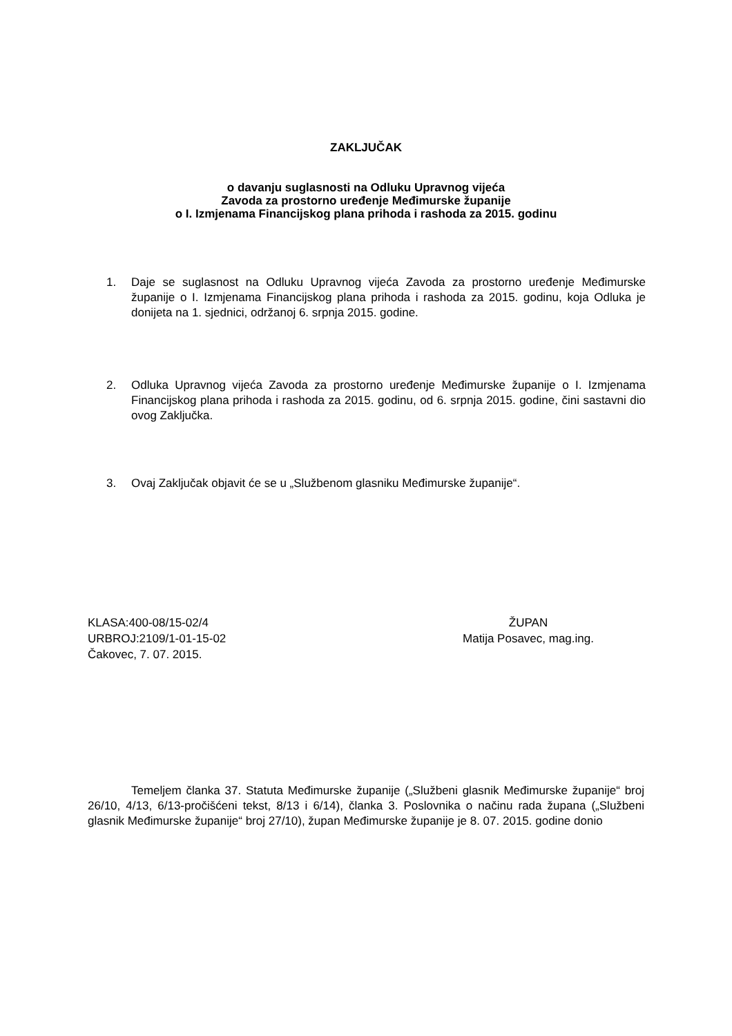ZAKLJUČAK
o davanju suglasnosti na Odluku Upravnog vijeća
Zavoda za prostorno uređenje Međimurske županije
o I. Izmjenama Financijskog plana prihoda i rashoda za 2015. godinu
1. Daje se suglasnost na Odluku Upravnog vijeća Zavoda za prostorno uređenje Međimurske županije o I. Izmjenama Financijskog plana prihoda i rashoda za 2015. godinu, koja Odluka je donijeta na 1. sjednici, održanoj 6. srpnja 2015. godine.
2. Odluka Upravnog vijeća Zavoda za prostorno uređenje Međimurske županije o I. Izmjenama Financijskog plana prihoda i rashoda za 2015. godinu, od 6. srpnja 2015. godine, čini sastavni dio ovog Zaključka.
3. Ovaj Zaključak objavit će se u „Službenom glasniku Međimurske županije“.
KLASA:400-08/15-02/4
URBROJ:2109/1-01-15-02
Čakovec, 7. 07. 2015.
ŽUPAN
Matija Posavec, mag.ing.
Temeljem članka 37. Statuta Međimurske županije („Službeni glasnik Međimurske županije“ broj 26/10, 4/13, 6/13-pročišćeni tekst, 8/13 i 6/14), članka 3. Poslovnika o načinu rada župana („Službeni glasnik Međimurske županije“ broj 27/10), župan Međimurske županije je 8. 07. 2015. godine donio